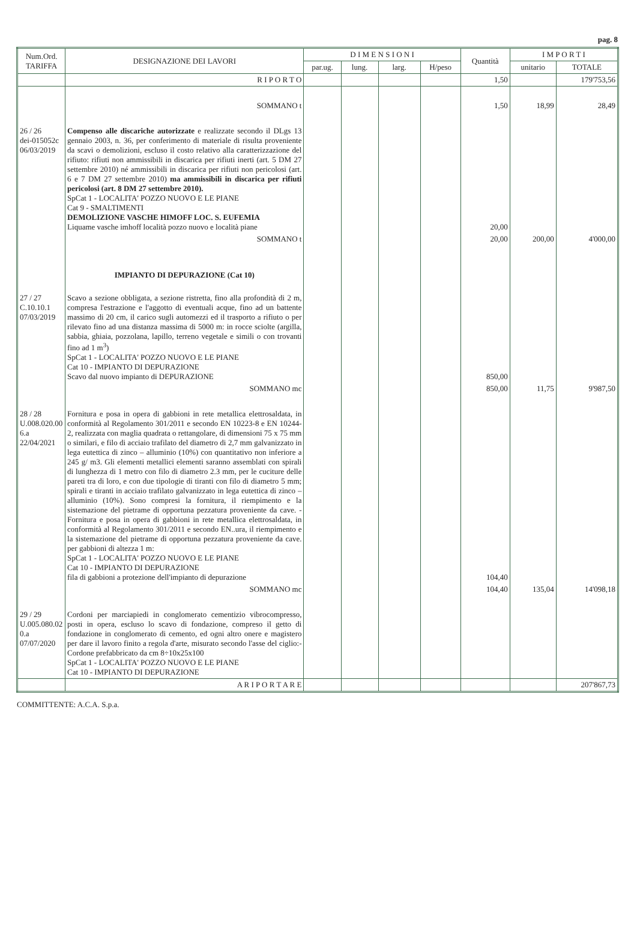pag. 8
| Num.Ord. TARIFFA | DESIGNAZIONE DEI LAVORI | D I M E N S I O N I | | | | Quantità | I M P O R T I | |
| --- | --- | --- | --- | --- | --- | --- | --- | --- |
| | | par.ug. | lung. | larg. | H/peso | | unitario | TOTALE |
| | R I P O R T O | | | | | 1,50 | | 179'753,56 |
| | SOMMANO t | | | | | 1,50 | 18,99 | 28,49 |
| 26 / 26 dei-015052c 06/03/2019 | Compenso alle discariche autorizzate e realizzate secondo il DLgs 13 gennaio 2003, n. 36, per conferimento di materiale di risulta proveniente da scavi o demolizioni, escluso il costo relativo alla caratterizzazione del rifiuto: rifiuti non ammissibili in discarica per rifiuti inerti (art. 5 DM 27 settembre 2010) né ammissibili in discarica per rifiuti non pericolosi (art. 6 e 7 DM 27 settembre 2010) ma ammissibili in discarica per rifiuti pericolosi (art. 8 DM 27 settembre 2010). SpCat 1 - LOCALITA' POZZO NUOVO E LE PIANE Cat 9 - SMALTIMENTI DEMOLIZIONE VASCHE HIMOFF LOC. S. EUFEMIA Liquame vasche imhoff località pozzo nuovo e località piane | | | | | 20,00 | | |
| | SOMMANO t | | | | | 20,00 | 200,00 | 4'000,00 |
| | IMPIANTO DI DEPURAZIONE (Cat 10) | | | | | | | |
| 27 / 27 C.10.10.1 07/03/2019 | Scavo a sezione obbligata, a sezione ristretta, fino alla profondità di 2 m, compresa l'estrazione e l'aggotto di eventuali acque, fino ad un battente massimo di 20 cm, il carico sugli automezzi ed il trasporto a rifiuto o per rilevato fino ad una distanza massima di 5000 m: in rocce sciolte (argilla, sabbia, ghiaia, pozzolana, lapillo, terreno vegetale e simili o con trovanti fino ad 1 m<sup>3</sup>) SpCat 1 - LOCALITA' POZZO NUOVO E LE PIANE Cat 10 - IMPIANTO DI DEPURAZIONE Scavo dal nuovo impianto di DEPURAZIONE | | | | | 850,00 | | |
| | SOMMANO mc | | | | | 850,00 | 11,75 | 9'987,50 |
| 28 / 28 U.008.020.00 6.a 22/04/2021 | Fornitura e posa in opera di gabbioni in rete metallica elettrosaldata, in conformità al Regolamento 301/2011 e secondo EN 10223-8 e EN 10244-2, realizzata con maglia quadrata o rettangolare, di dimensioni 75 x 75 mm o similari, e filo di acciaio trafilato del diametro di 2,7 mm galvanizzato in lega eutettica di zinco – alluminio (10%) con quantitativo non inferiore a 245 g/ m3. Gli elementi metallici elementi saranno assemblati con spirali di lunghezza di 1 metro con filo di diametro 2.3 mm, per le cuciture delle pareti tra di loro, e con due tipologie di tiranti con filo di diametro 5 mm; spirali e tiranti in acciaio trafilato galvanizzato in lega eutettica di zinco – alluminio (10%). Sono compresi la fornitura, il riempimento e la sistemazione del pietrame di opportuna pezzatura proveniente da cave. - Fornitura e posa in opera di gabbioni in rete metallica elettrosaldata, in conformità al Regolamento 301/2011 e secondo EN..ura, il riempimento e la sistemazione del pietrame di opportuna pezzatura proveniente da cave. per gabbioni di altezza 1 m: SpCat 1 - LOCALITA' POZZO NUOVO E LE PIANE Cat 10 - IMPIANTO DI DEPURAZIONE fila di gabbioni a protezione dell'impianto di depurazione | | | | | 104,40 | | |
| | SOMMANO mc | | | | | 104,40 | 135,04 | 14'098,18 |
| 29 / 29 U.005.080.02 0.a 07/07/2020 | Cordoni per marciapiedi in conglomerato cementizio vibrocompresso, posti in opera, escluso lo scavo di fondazione, compreso il getto di fondazione in conglomerato di cemento, ed ogni altro onere e magistero per dare il lavoro finito a regola d'arte, misurato secondo l'asse del ciglio:- Cordone prefabbricato da cm 8÷10x25x100 SpCat 1 - LOCALITA' POZZO NUOVO E LE PIANE Cat 10 - IMPIANTO DI DEPURAZIONE | | | | | | | |
| | A R I P O R T A R E | | | | | | | 207'867,73 |
COMMITTENTE: A.C.A. S.p.a.